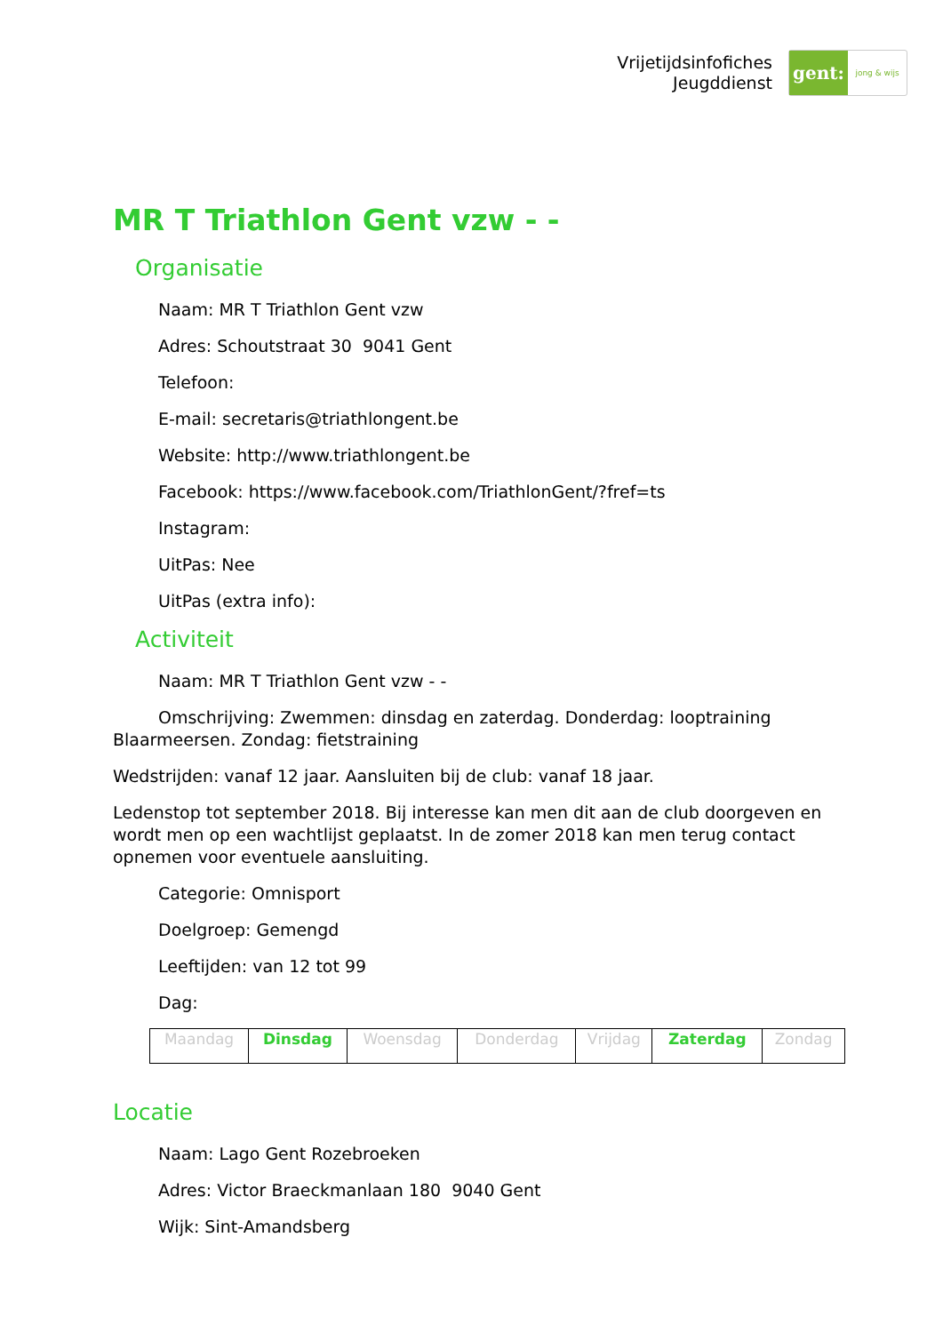Vrijetijdsinfofiches
Jeugddienst
gent:
jong & wijs
MR T Triathlon Gent vzw - -
Organisatie
Naam: MR T Triathlon Gent vzw
Adres: Schoutstraat 30 9041 Gent
Telefoon:
E-mail: secretaris@triathlongent.be
Website: http://www.triathlongent.be
Facebook: https://www.facebook.com/TriathlonGent/?fref=ts
Instagram:
UitPas: Nee
UitPas (extra info):
Activiteit
Naam: MR T Triathlon Gent vzw - -
Omschrijving: Zwemmen: dinsdag en zaterdag. Donderdag: looptraining Blaarmeersen. Zondag: fietstraining
Wedstrijden: vanaf 12 jaar. Aansluiten bij de club: vanaf 18 jaar.
Ledenstop tot september 2018. Bij interesse kan men dit aan de club doorgeven en wordt men op een wachtlijst geplaatst. In de zomer 2018 kan men terug contact opnemen voor eventuele aansluiting.
Categorie: Omnisport
Doelgroep: Gemengd
Leeftijden: van 12 tot 99
Dag:
| Maandag | Dinsdag | Woensdag | Donderdag | Vrijdag | Zaterdag | Zondag |
Locatie
Naam: Lago Gent Rozebroeken
Adres: Victor Braeckmanlaan 180 9040 Gent
Wijk: Sint-Amandsberg